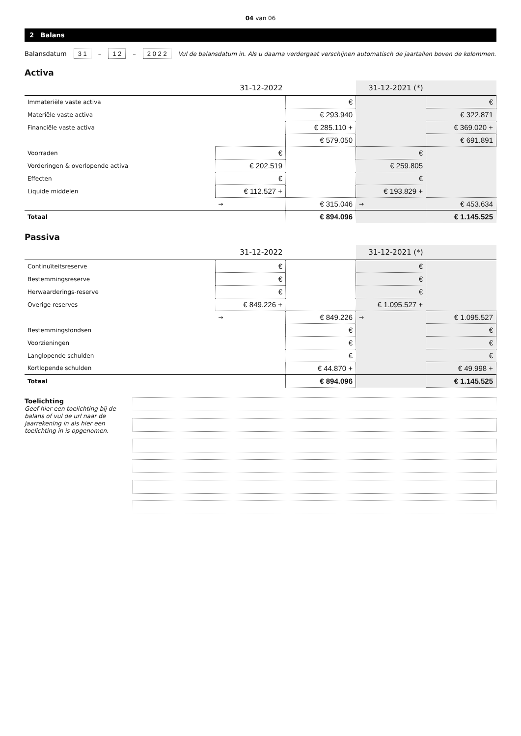04 van 06
2 Balans
Balansdatum 3 1 – 1 2 – 2 0 2 2 Vul de balansdatum in. Als u daarna verdergaat verschijnen automatisch de jaartallen boven de kolommen.
Activa
| | 31-12-2022 | | 31-12-2021 (*) | |
| --- | --- | --- | --- | --- |
| Immateriële vaste activa | | € | | € |
| Materiële vaste activa | | € 293.940 | | € 322.871 |
| Financiële vaste activa | | € 285.110 + | | € 369.020 + |
| | | € 579.050 | | € 691.891 |
| Voorraden | € | | € | |
| Vorderingen & overlopende activa | € 202.519 | | € 259.805 | |
| Effecten | € | | € | |
| Liquide middelen | € 112.527 + | | € 193.829 + | |
| | → | € 315.046 | → | € 453.634 |
| Totaal | | € 894.096 | | € 1.145.525 |
Passiva
| | 31-12-2022 | | 31-12-2021 (*) | |
| --- | --- | --- | --- | --- |
| Continuïteitsreserve | € | | € | |
| Bestemmingsreserve | € | | € | |
| Herwaarderings-reserve | € | | € | |
| Overige reserves | € 849.226 + | | € 1.095.527 + | |
| | → | € 849.226 | → | € 1.095.527 |
| Bestemmingsfondsen | | € | | € |
| Voorzieningen | | € | | € |
| Langlopende schulden | | € | | € |
| Kortlopende schulden | | € 44.870 + | | € 49.998 + |
| Totaal | | € 894.096 | | € 1.145.525 |
Toelichting
Geef hier een toelichting bij de balans of vul de url naar de jaarrekening in als hier een toelichting in is opgenomen.